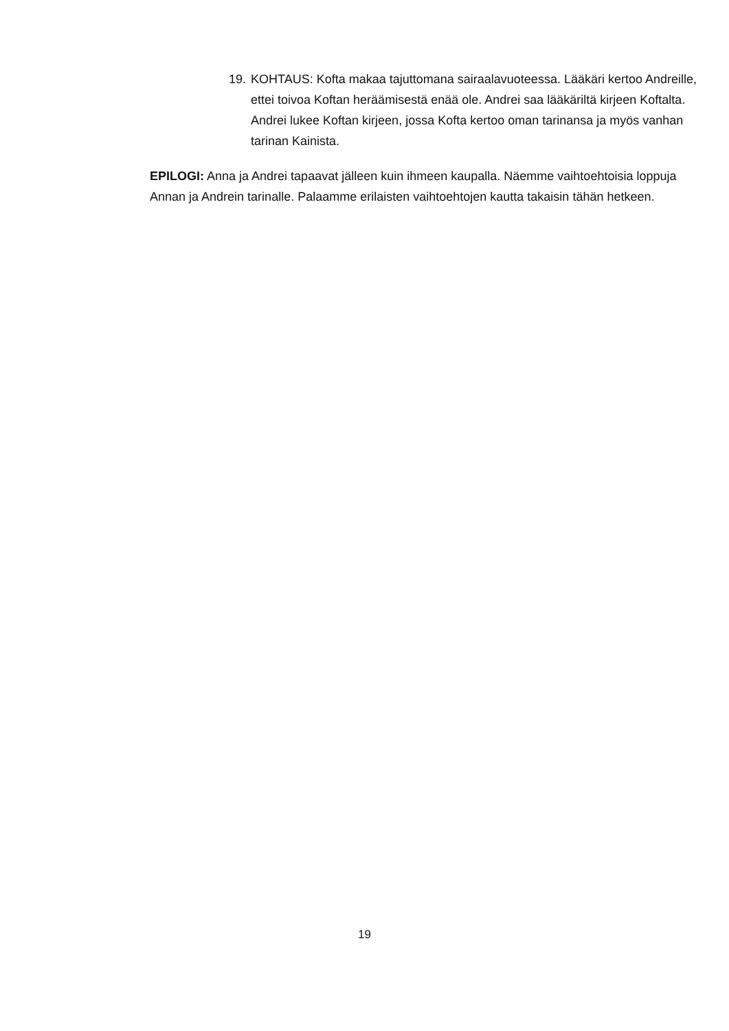19. KOHTAUS: Kofta makaa tajuttomana sairaalavuoteessa. Lääkäri kertoo Andreille, ettei toivoa Koftan heräämisestä enää ole. Andrei saa lääkäriltä kirjeen Koftalta. Andrei lukee Koftan kirjeen, jossa Kofta kertoo oman tarinansa ja myös vanhan tarinan Kainista.
EPILOGI: Anna ja Andrei tapaavat jälleen kuin ihmeen kaupalla. Näemme vaihtoehtoisia loppuja Annan ja Andrein tarinalle. Palaamme erilaisten vaihtoehtojen kautta takaisin tähän hetkeen.
19